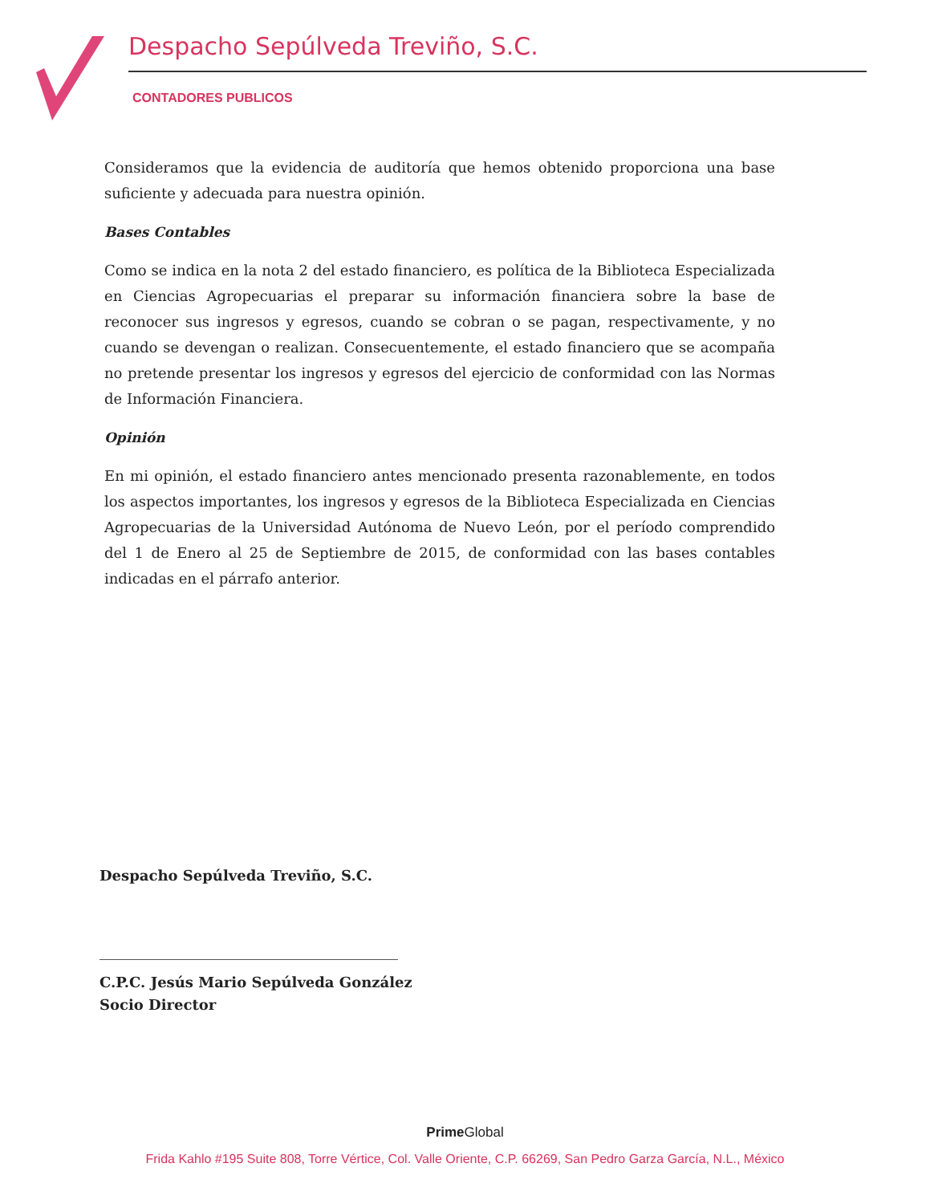Despacho Sepúlveda Treviño, S.C.
CONTADORES PUBLICOS
Consideramos que la evidencia de auditoría que hemos obtenido proporciona una base suficiente y adecuada para nuestra opinión.
Bases Contables
Como se indica en la nota 2 del estado financiero, es política de la Biblioteca Especializada en Ciencias Agropecuarias el preparar su información financiera sobre la base de reconocer sus ingresos y egresos, cuando se cobran o se pagan, respectivamente, y no cuando se devengan o realizan. Consecuentemente, el estado financiero que se acompaña no pretende presentar los ingresos y egresos del ejercicio de conformidad con las Normas de Información Financiera.
Opinión
En mi opinión, el estado financiero antes mencionado presenta razonablemente, en todos los aspectos importantes, los ingresos y egresos de la Biblioteca Especializada en Ciencias Agropecuarias de la Universidad Autónoma de Nuevo León, por el período comprendido del 1 de Enero al 25 de Septiembre de 2015, de conformidad con las bases contables indicadas en el párrafo anterior.
Despacho Sepúlveda Treviño, S.C.
C.P.C. Jesús Mario Sepúlveda González
Socio Director
PrimeGlobal
Frida Kahlo #195 Suite 808, Torre Vértice, Col. Valle Oriente, C.P. 66269, San Pedro Garza García, N.L., México